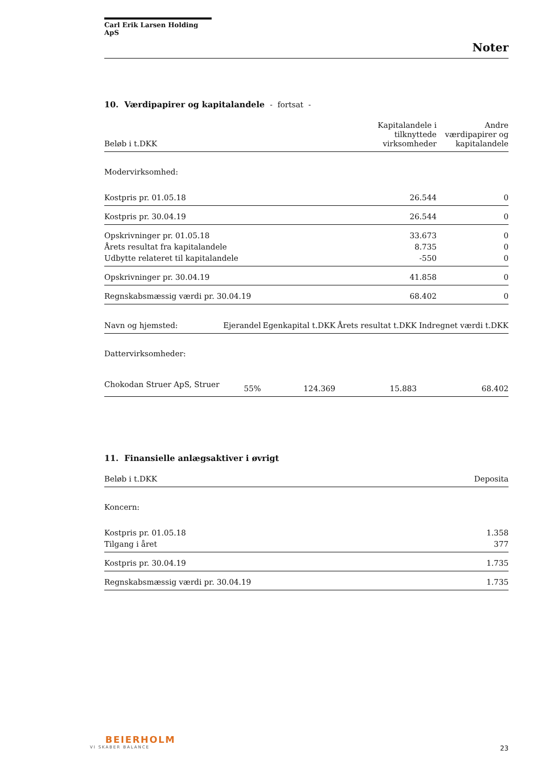Carl Erik Larsen Holding ApS
Noter
10. Værdipapirer og kapitalandele - fortsat -
| Beløb i t.DKK | Kapitalandele i tilknyttede virksomheder | Andre værdipapirer og kapitalandele |
| --- | --- | --- |
| Modervirksomhed: | | |
| Kostpris pr. 01.05.18 | 26.544 | 0 |
| Kostpris pr. 30.04.19 | 26.544 | 0 |
| Opskrivninger pr. 01.05.18 | 33.673 | 0 |
| Årets resultat fra kapitalandele | 8.735 | 0 |
| Udbytte relateret til kapitalandele | -550 | 0 |
| Opskrivninger pr. 30.04.19 | 41.858 | 0 |
| Regnskabsmæssig værdi pr. 30.04.19 | 68.402 | 0 |
| Navn og hjemsted: | Ejerandel | Egenkapital t.DKK | Årets resultat t.DKK | Indregnet værdi t.DKK |
| --- | --- | --- | --- | --- |
| Dattervirksomheder: | | | | |
| Chokodan Struer ApS, Struer | 55% | 124.369 | 15.883 | 68.402 |
11. Finansielle anlægsaktiver i øvrigt
| Beløb i t.DKK | Deposita |
| --- | --- |
| Koncern: | |
| Kostpris pr. 01.05.18 | 1.358 |
| Tilgang i året | 377 |
| Kostpris pr. 30.04.19 | 1.735 |
| Regnskabsmæssig værdi pr. 30.04.19 | 1.735 |
BEIERHOLM
VI SKABER BALANCE
23